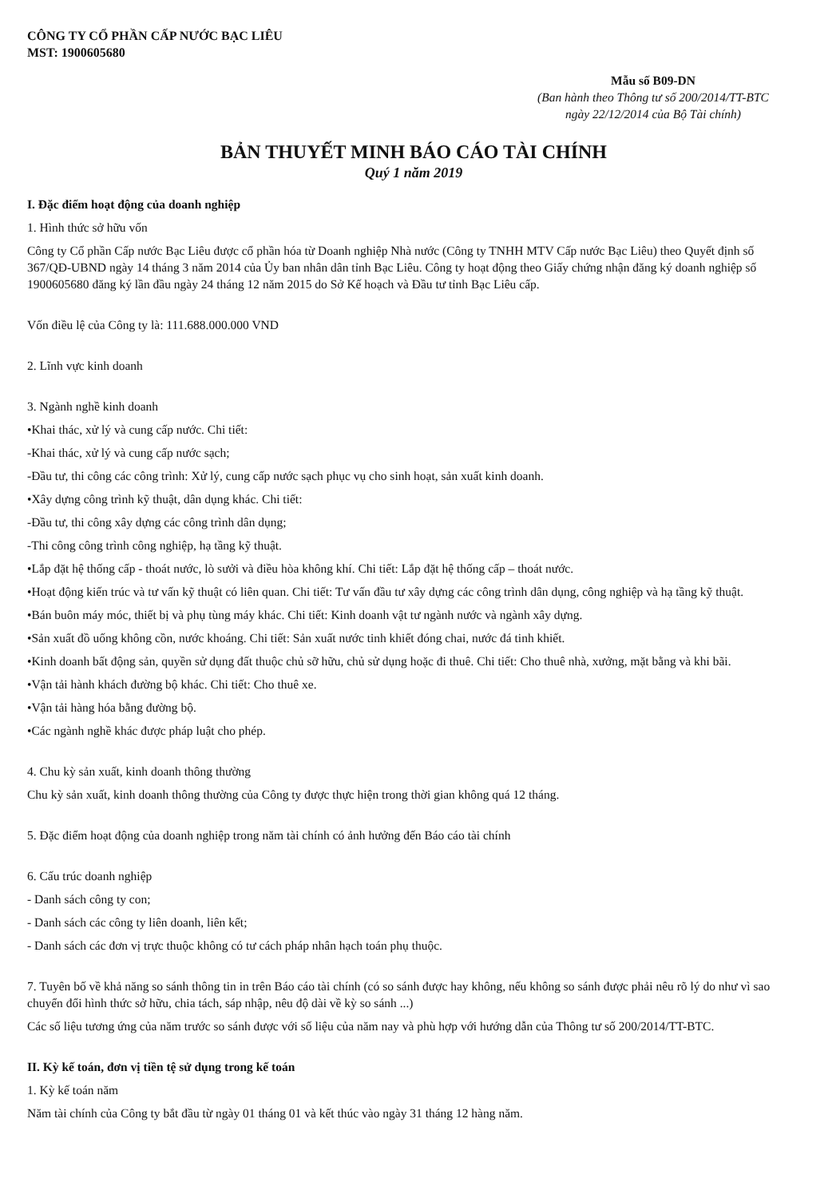CÔNG TY CỔ PHẦN CẤP NƯỚC BẠC LIÊU
MST: 1900605680
Mẫu số B09-DN
(Ban hành theo Thông tư số 200/2014/TT-BTC
ngày 22/12/2014 của Bộ Tài chính)
BẢN THUYẾT MINH BÁO CÁO TÀI CHÍNH
Quý 1 năm 2019
I. Đặc điểm hoạt động của doanh nghiệp
1. Hình thức sở hữu vốn
Công ty Cổ phần Cấp nước Bạc Liêu được cổ phần hóa từ Doanh nghiệp Nhà nước (Công ty TNHH MTV Cấp nước Bạc Liêu) theo Quyết định số 367/QĐ-UBND ngày 14 tháng 3 năm 2014 của Ủy ban nhân dân tỉnh Bạc Liêu. Công ty hoạt động theo Giấy chứng nhận đăng ký doanh nghiệp số 1900605680 đăng ký lần đầu ngày 24 tháng 12 năm 2015 do Sở Kế hoạch và Đầu tư tỉnh Bạc Liêu cấp.
Vốn điều lệ của Công ty là: 111.688.000.000 VND
2. Lĩnh vực kinh doanh
3. Ngành nghề kinh doanh
•Khai thác, xử lý và cung cấp nước. Chi tiết:
-Khai thác, xử lý và cung cấp nước sạch;
-Đầu tư, thi công các công trình: Xử lý, cung cấp nước sạch phục vụ cho sinh hoạt, sản xuất kinh doanh.
•Xây dựng công trình kỹ thuật, dân dụng khác. Chi tiết:
-Đầu tư, thi công xây dựng các công trình dân dụng;
-Thi công công trình công nghiệp, hạ tầng kỹ thuật.
•Lắp đặt hệ thống cấp - thoát nước, lò sưởi và điều hòa không khí. Chi tiết: Lắp đặt hệ thống cấp – thoát nước.
•Hoạt động kiến trúc và tư vấn kỹ thuật có liên quan. Chi tiết: Tư vấn đầu tư xây dựng các công trình dân dụng, công nghiệp và hạ tầng kỹ thuật.
•Bán buôn máy móc, thiết bị và phụ tùng máy khác. Chi tiết: Kinh doanh vật tư ngành nước và ngành xây dựng.
•Sản xuất đồ uống không cồn, nước khoáng. Chi tiết: Sản xuất nước tinh khiết đóng chai, nước đá tinh khiết.
•Kinh doanh bất động sản, quyền sử dụng đất thuộc chủ sỡ hữu, chủ sử dụng hoặc đi thuê. Chi tiết: Cho thuê nhà, xưởng, mặt bằng và khi bãi.
•Vận tải hành khách đường bộ khác. Chi tiết: Cho thuê xe.
•Vận tải hàng hóa bằng đường bộ.
•Các ngành nghề khác được pháp luật cho phép.
4. Chu kỳ sản xuất, kinh doanh thông thường
Chu kỳ sản xuất, kinh doanh thông thường của Công ty được thực hiện trong thời gian không quá 12 tháng.
5. Đặc điểm hoạt động của doanh nghiệp trong năm tài chính có ảnh hưởng đến Báo cáo tài chính
6. Cấu trúc doanh nghiệp
- Danh sách công ty con;
- Danh sách các công ty liên doanh, liên kết;
- Danh sách các đơn vị trực thuộc không có tư cách pháp nhân hạch toán phụ thuộc.
7. Tuyên bố về khả năng so sánh thông tin in trên Báo cáo tài chính (có so sánh được hay không, nếu không so sánh được phải nêu rõ lý do như vì sao chuyển đổi hình thức sở hữu, chia tách, sáp nhập, nêu độ dài về kỳ so sánh ...)
Các số liệu tương ứng của năm trước so sánh được với số liệu của năm nay và phù hợp với hướng dẫn của Thông tư số 200/2014/TT-BTC.
II. Kỳ kế toán, đơn vị tiền tệ sử dụng trong kế toán
1. Kỳ kế toán năm
Năm tài chính của Công ty bắt đầu từ ngày 01 tháng 01 và kết thúc vào ngày 31 tháng 12 hàng năm.